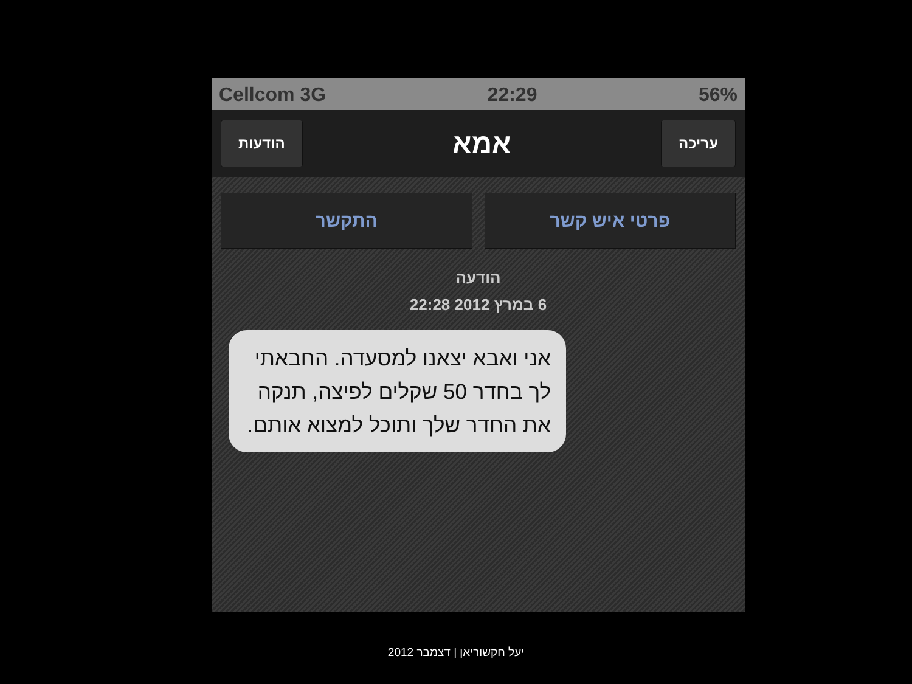Cellcom 3G 22:29 56%
עריכה
אמא
הודעות
פרטי איש קשר התקשר
הודעה
6 במרץ 2012 22:28
אני ואבא יצאנו למסעדה. החבאתי לך בחדר 50 שקלים לפיצה, תנקה את החדר שלך ותוכל למצוא אותם.
יעל חקשוריאן | דצמבר 2012